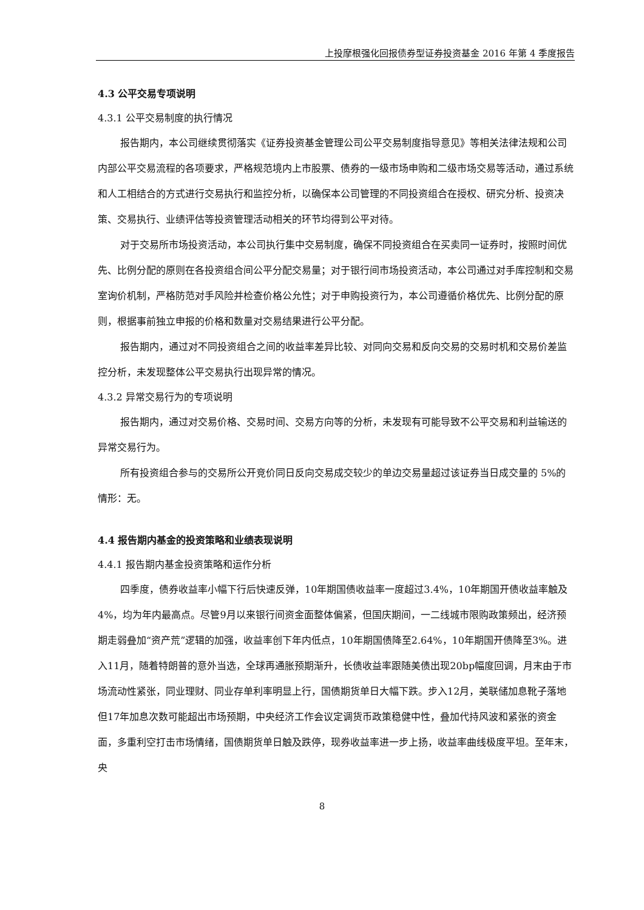上投摩根强化回报债券型证券投资基金 2016 年第 4 季度报告
4.3 公平交易专项说明
4.3.1 公平交易制度的执行情况
报告期内，本公司继续贯彻落实《证券投资基金管理公司公平交易制度指导意见》等相关法律法规和公司内部公平交易流程的各项要求，严格规范境内上市股票、债券的一级市场申购和二级市场交易等活动，通过系统和人工相结合的方式进行交易执行和监控分析，以确保本公司管理的不同投资组合在授权、研究分析、投资决策、交易执行、业绩评估等投资管理活动相关的环节均得到公平对待。
对于交易所市场投资活动，本公司执行集中交易制度，确保不同投资组合在买卖同一证券时，按照时间优先、比例分配的原则在各投资组合间公平分配交易量；对于银行间市场投资活动，本公司通过对手库控制和交易室询价机制，严格防范对手风险并检查价格公允性；对于申购投资行为，本公司遵循价格优先、比例分配的原则，根据事前独立申报的价格和数量对交易结果进行公平分配。
报告期内，通过对不同投资组合之间的收益率差异比较、对同向交易和反向交易的交易时机和交易价差监控分析，未发现整体公平交易执行出现异常的情况。
4.3.2 异常交易行为的专项说明
报告期内，通过对交易价格、交易时间、交易方向等的分析，未发现有可能导致不公平交易和利益输送的异常交易行为。
所有投资组合参与的交易所公开竞价同日反向交易成交较少的单边交易量超过该证券当日成交量的 5%的情形：无。
4.4 报告期内基金的投资策略和业绩表现说明
4.4.1 报告期内基金投资策略和运作分析
四季度，债券收益率小幅下行后快速反弹，10年期国债收益率一度超过3.4%，10年期国开债收益率触及4%，均为年内最高点。尽管9月以来银行间资金面整体偏紧，但国庆期间，一二线城市限购政策频出，经济预期走弱叠加“资产荒”逻辑的加强，收益率创下年内低点，10年期国债降至2.64%，10年期国开债降至3%。进入11月，随着特朗普的意外当选，全球再通胀预期渐升，长债收益率跟随美债出现20bp幅度回调，月末由于市场流动性紧张，同业理财、同业存单利率明显上行，国债期货单日大幅下跌。步入12月，美联储加息靴子落地但17年加息次数可能超出市场预期，中央经济工作会议定调货币政策稳健中性，叠加代持风波和紧张的资金面，多重利空打击市场情绪，国债期货单日触及跌停，现券收益率进一步上扬，收益率曲线极度平坦。至年末，央
8